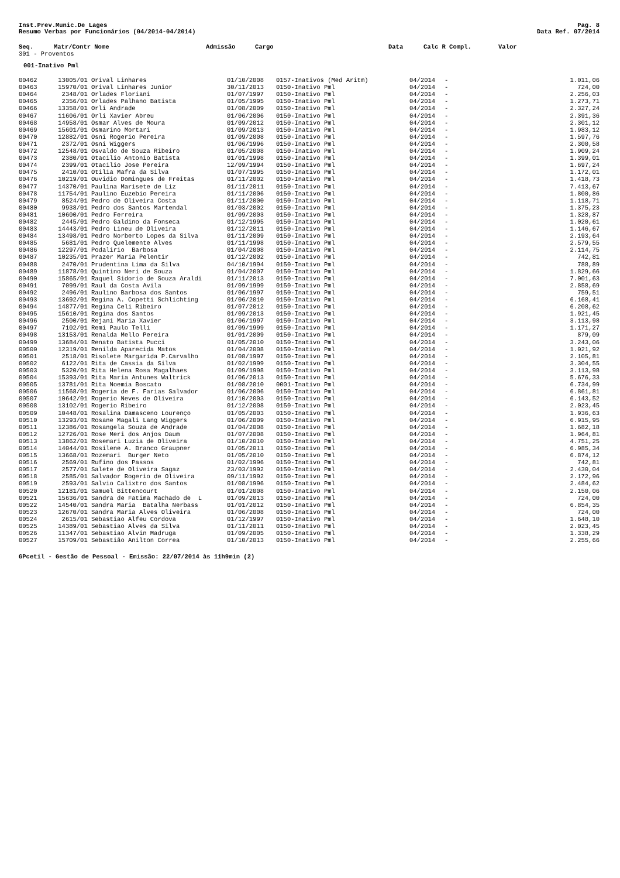Inst.Prev.Munic.De Lages
Resumo Verbas por Funcionários (04/2014-04/2014)
Pag. 8
Data Ref. 07/2014
| Seq. | Matr/Contr Nome | Admissão | Cargo | Data | Calc R Compl. | Valor |
| --- | --- | --- | --- | --- | --- | --- |
301 - Proventos
001-Inativo Pml
| 00462 | 13005/01 | Orival Linhares | 01/10/2008 | 0157-Inativos (Med Aritm) | 04/2014 | - | 1.011,06 |
| 00463 | 15970/01 | Orival Linhares Junior | 30/11/2013 | 0150-Inativo Pml | 04/2014 | - | 724,00 |
| 00464 | 2348/01 | Orlades Floriani | 01/07/1997 | 0150-Inativo Pml | 04/2014 | - | 2.256,03 |
| 00465 | 2356/01 | Orlades Palhano Batista | 01/05/1995 | 0150-Inativo Pml | 04/2014 | - | 1.273,71 |
| 00466 | 13358/01 | Orli Andrade | 01/08/2009 | 0150-Inativo Pml | 04/2014 | - | 2.327,24 |
| 00467 | 11606/01 | Orli Xavier Abreu | 01/06/2006 | 0150-Inativo Pml | 04/2014 | - | 2.391,36 |
| 00468 | 14958/01 | Osmar Alves de Moura | 01/09/2012 | 0150-Inativo Pml | 04/2014 | - | 2.301,12 |
| 00469 | 15601/01 | Osmarino Mortari | 01/09/2013 | 0150-Inativo Pml | 04/2014 | - | 1.983,12 |
| 00470 | 12882/01 | Osni Rogerio Pereira | 01/09/2008 | 0150-Inativo Pml | 04/2014 | - | 1.597,76 |
| 00471 | 2372/01 | Osni Wiggers | 01/06/1996 | 0150-Inativo Pml | 04/2014 | - | 2.300,58 |
| 00472 | 12548/01 | Osvaldo de Souza Ribeiro | 01/05/2008 | 0150-Inativo Pml | 04/2014 | - | 1.909,24 |
| 00473 | 2380/01 | Otacilio Antonio Batista | 01/01/1998 | 0150-Inativo Pml | 04/2014 | - | 1.399,01 |
| 00474 | 2399/01 | Otacilio Jose Pereira | 12/09/1994 | 0150-Inativo Pml | 04/2014 | - | 1.697,24 |
| 00475 | 2410/01 | Otilia Mafra da Silva | 01/07/1995 | 0150-Inativo Pml | 04/2014 | - | 1.172,01 |
| 00476 | 10219/01 | Ouvidio Domingues de Freitas | 01/11/2002 | 0150-Inativo Pml | 04/2014 | - | 1.418,73 |
| 00477 | 14370/01 | Paulina Marisete de Liz | 01/11/2011 | 0150-Inativo Pml | 04/2014 | - | 7.413,67 |
| 00478 | 11754/01 | Paulino Euzebio Pereira | 01/11/2006 | 0150-Inativo Pml | 04/2014 | - | 1.800,86 |
| 00479 | 8524/01 | Pedro de Oliveira Costa | 01/11/2000 | 0150-Inativo Pml | 04/2014 | - | 1.118,71 |
| 00480 | 9938/01 | Pedro dos Santos Martendal | 01/03/2002 | 0150-Inativo Pml | 04/2014 | - | 1.375,23 |
| 00481 | 10600/01 | Pedro Ferreira | 01/09/2003 | 0150-Inativo Pml | 04/2014 | - | 1.328,87 |
| 00482 | 2445/01 | Pedro Galdino da Fonseca | 01/12/1995 | 0150-Inativo Pml | 04/2014 | - | 1.020,61 |
| 00483 | 14443/01 | Pedro Lineu de Oliveira | 01/12/2011 | 0150-Inativo Pml | 04/2014 | - | 1.146,67 |
| 00484 | 13498/01 | Pedro Norberto Lopes da Silva | 01/11/2009 | 0150-Inativo Pml | 04/2014 | - | 2.193,64 |
| 00485 | 5681/01 | Pedro Quelemente Alves | 01/11/1998 | 0150-Inativo Pml | 04/2014 | - | 2.579,55 |
| 00486 | 12297/01 | Podalirio Barbosa | 01/04/2008 | 0150-Inativo Pml | 04/2014 | - | 2.114,75 |
| 00487 | 10235/01 | Prazer Maria Pelentir | 01/12/2002 | 0150-Inativo Pml | 04/2014 | - | 742,81 |
| 00488 | 2470/01 | Prudentina Lima da Silva | 04/10/1994 | 0150-Inativo Pml | 04/2014 | - | 788,89 |
| 00489 | 11878/01 | Quintino Neri de Souza | 01/04/2007 | 0150-Inativo Pml | 04/2014 | - | 1.829,66 |
| 00490 | 15865/01 | Raquel Sidorio de Souza Araldi | 01/11/2013 | 0150-Inativo Pml | 04/2014 | - | 7.001,63 |
| 00491 | 7099/01 | Raul da Costa Avila | 01/09/1999 | 0150-Inativo Pml | 04/2014 | - | 2.858,69 |
| 00492 | 2496/01 | Raulino Barbosa dos Santos | 01/06/1997 | 0150-Inativo Pml | 04/2014 | - | 759,51 |
| 00493 | 13692/01 | Regina A. Copetti Schlichting | 01/06/2010 | 0150-Inativo Pml | 04/2014 | - | 6.168,41 |
| 00494 | 14877/01 | Regina Celi Ribeiro | 01/07/2012 | 0150-Inativo Pml | 04/2014 | - | 6.208,62 |
| 00495 | 15610/01 | Regina dos Santos | 01/09/2013 | 0150-Inativo Pml | 04/2014 | - | 1.921,45 |
| 00496 | 2500/01 | Rejani Maria Xavier | 01/06/1997 | 0150-Inativo Pml | 04/2014 | - | 3.113,98 |
| 00497 | 7102/01 | Remi Paulo Telli | 01/09/1999 | 0150-Inativo Pml | 04/2014 | - | 1.171,27 |
| 00498 | 13153/01 | Renalda Mello Pereira | 01/01/2009 | 0150-Inativo Pml | 04/2014 | - | 879,09 |
| 00499 | 13684/01 | Renato Batista Pucci | 01/05/2010 | 0150-Inativo Pml | 04/2014 | - | 3.243,06 |
| 00500 | 12319/01 | Renilda Aparecida Matos | 01/04/2008 | 0150-Inativo Pml | 04/2014 | - | 1.021,92 |
| 00501 | 2518/01 | Risolete Margarida P.Carvalho | 01/08/1997 | 0150-Inativo Pml | 04/2014 | - | 2.105,81 |
| 00502 | 6122/01 | Rita de Cassia da Silva | 01/02/1999 | 0150-Inativo Pml | 04/2014 | - | 3.304,55 |
| 00503 | 5320/01 | Rita Helena Rosa Magalhaes | 01/09/1998 | 0150-Inativo Pml | 04/2014 | - | 3.113,98 |
| 00504 | 15393/01 | Rita Maria Antunes Waltrick | 01/06/2013 | 0150-Inativo Pml | 04/2014 | - | 5.676,33 |
| 00505 | 13781/01 | Rita Noemia Boscato | 01/08/2010 | 0001-Inativo Pml | 04/2014 | - | 6.734,99 |
| 00506 | 11568/01 | Rogeria de F. Farias Salvador | 01/06/2006 | 0150-Inativo Pml | 04/2014 | - | 6.861,81 |
| 00507 | 10642/01 | Rogerio Neves de Oliveira | 01/10/2003 | 0150-Inativo Pml | 04/2014 | - | 6.143,52 |
| 00508 | 13102/01 | Rogerio Ribeiro | 01/12/2008 | 0150-Inativo Pml | 04/2014 | - | 2.023,45 |
| 00509 | 10448/01 | Rosalina Damasceno Lourenço | 01/05/2003 | 0150-Inativo Pml | 04/2014 | - | 1.936,63 |
| 00510 | 13293/01 | Rosane Magali Lang Wiggers | 01/06/2009 | 0150-Inativo Pml | 04/2014 | - | 6.915,95 |
| 00511 | 12386/01 | Rosangela Souza de Andrade | 01/04/2008 | 0150-Inativo Pml | 04/2014 | - | 1.682,18 |
| 00512 | 12726/01 | Rose Meri dos Anjos Daum | 01/07/2008 | 0150-Inativo Pml | 04/2014 | - | 1.964,81 |
| 00513 | 13862/01 | Rosemari Luzia de Oliveira | 01/10/2010 | 0150-Inativo Pml | 04/2014 | - | 4.751,25 |
| 00514 | 14044/01 | Rosilene A. Branco Graupner | 01/05/2011 | 0150-Inativo Pml | 04/2014 | - | 6.985,34 |
| 00515 | 13668/01 | Rozemari Burger Neto | 01/05/2010 | 0150-Inativo Pml | 04/2014 | - | 6.874,12 |
| 00516 | 2569/01 | Rufino dos Passos | 01/02/1996 | 0150-Inativo Pml | 04/2014 | - | 742,81 |
| 00517 | 2577/01 | Salete de Oliveira Sagaz | 23/03/1992 | 0150-Inativo Pml | 04/2014 | - | 2.430,04 |
| 00518 | 2585/01 | Salvador Rogerio de Oliveira | 09/11/1992 | 0150-Inativo Pml | 04/2014 | - | 2.172,96 |
| 00519 | 2593/01 | Salvio Calixtro dos Santos | 01/08/1996 | 0150-Inativo Pml | 04/2014 | - | 2.484,62 |
| 00520 | 12181/01 | Samuel Bittencourt | 01/01/2008 | 0150-Inativo Pml | 04/2014 | - | 2.150,06 |
| 00521 | 15636/01 | Sandra de Fatima Machado de L | 01/09/2013 | 0150-Inativo Pml | 04/2014 | - | 724,00 |
| 00522 | 14540/01 | Sandra Maria Batalha Nerbass | 01/01/2012 | 0150-Inativo Pml | 04/2014 | - | 6.854,35 |
| 00523 | 12670/01 | Sandra Maria Alves Oliveira | 01/06/2008 | 0150-Inativo Pml | 04/2014 | - | 724,00 |
| 00524 | 2615/01 | Sebastiao Alfeu Cordova | 01/12/1997 | 0150-Inativo Pml | 04/2014 | - | 1.648,10 |
| 00525 | 14389/01 | Sebastiao Alves da Silva | 01/11/2011 | 0150-Inativo Pml | 04/2014 | - | 2.023,45 |
| 00526 | 11347/01 | Sebastiao Alvin Madruga | 01/09/2005 | 0150-Inativo Pml | 04/2014 | - | 1.338,29 |
| 00527 | 15709/01 | Sebastião Anilton Correa | 01/10/2013 | 0150-Inativo Pml | 04/2014 | - | 2.255,66 |
GPcetil - Gestão de Pessoal - Emissão: 22/07/2014 às 11h9min (2)